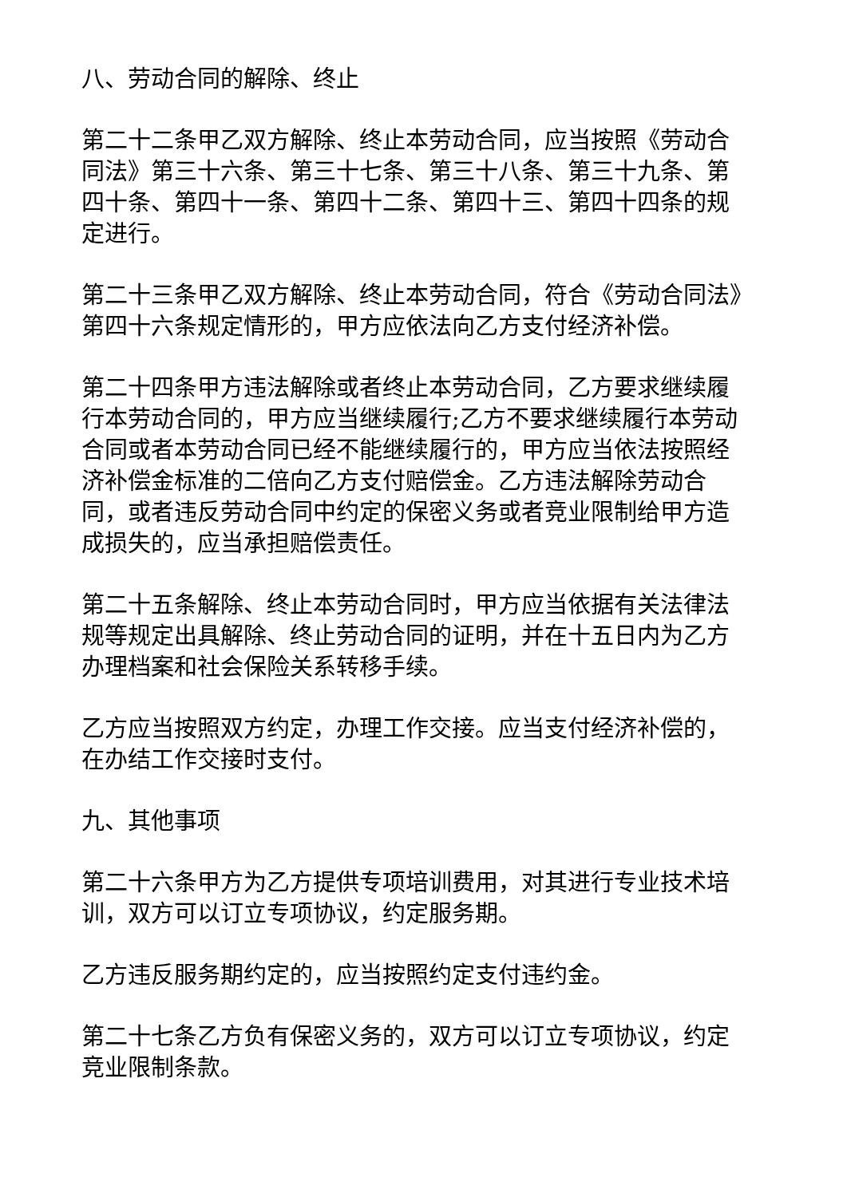八、劳动合同的解除、终止
第二十二条甲乙双方解除、终止本劳动合同，应当按照《劳动合同法》第三十六条、第三十七条、第三十八条、第三十九条、第四十条、第四十一条、第四十二条、第四十三、第四十四条的规定进行。
第二十三条甲乙双方解除、终止本劳动合同，符合《劳动合同法》第四十六条规定情形的，甲方应依法向乙方支付经济补偿。
第二十四条甲方违法解除或者终止本劳动合同，乙方要求继续履行本劳动合同的，甲方应当继续履行;乙方不要求继续履行本劳动合同或者本劳动合同已经不能继续履行的，甲方应当依法按照经济补偿金标准的二倍向乙方支付赔偿金。乙方违法解除劳动合同，或者违反劳动合同中约定的保密义务或者竞业限制给甲方造成损失的，应当承担赔偿责任。
第二十五条解除、终止本劳动合同时，甲方应当依据有关法律法规等规定出具解除、终止劳动合同的证明，并在十五日内为乙方办理档案和社会保险关系转移手续。
乙方应当按照双方约定，办理工作交接。应当支付经济补偿的，在办结工作交接时支付。
九、其他事项
第二十六条甲方为乙方提供专项培训费用，对其进行专业技术培训，双方可以订立专项协议，约定服务期。
乙方违反服务期约定的，应当按照约定支付违约金。
第二十七条乙方负有保密义务的，双方可以订立专项协议，约定竞业限制条款。